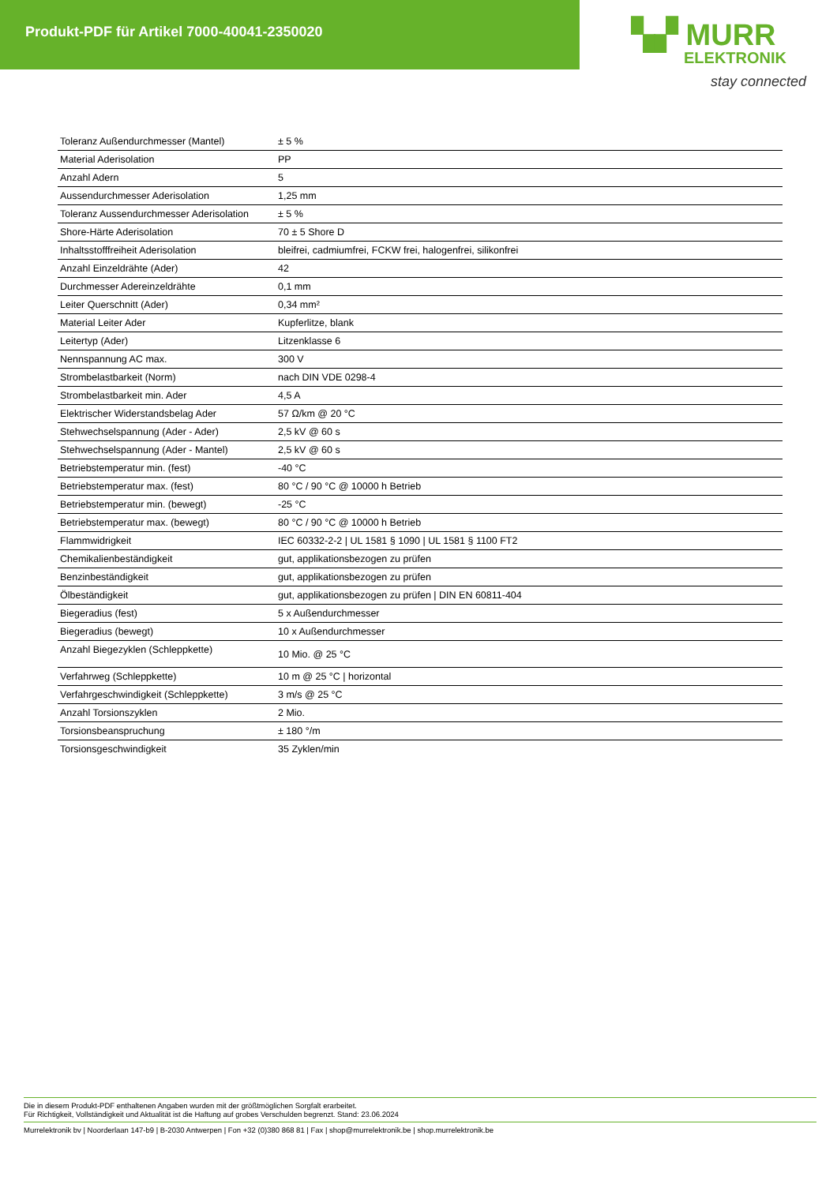Produkt-PDF für Artikel 7000-40041-2350020
▚▞ MURR
ELEKTRONIK
stay connected
| Toleranz Außendurchmesser (Mantel) | ± 5 % |
| Material Aderisolation | PP |
| Anzahl Adern | 5 |
| Aussendurchmesser Aderisolation | 1,25 mm |
| Toleranz Aussendurchmesser Aderisolation | ± 5 % |
| Shore-Härte Aderisolation | 70 ± 5 Shore D |
| Inhaltsstofffreiheit Aderisolation | bleifrei, cadmiumfrei, FCKW frei, halogenfrei, silikonfrei |
| Anzahl Einzeldrähte (Ader) | 42 |
| Durchmesser Adereinzeldrähte | 0,1 mm |
| Leiter Querschnitt (Ader) | 0,34 mm² |
| Material Leiter Ader | Kupferlitze, blank |
| Leitertyp (Ader) | Litzenklasse 6 |
| Nennspannung AC max. | 300 V |
| Strombelastbarkeit (Norm) | nach DIN VDE 0298-4 |
| Strombelastbarkeit min. Ader | 4,5 A |
| Elektrischer Widerstandsbelag Ader | 57 Ω/km @ 20 °C |
| Stehwechselspannung (Ader - Ader) | 2,5 kV @ 60 s |
| Stehwechselspannung (Ader - Mantel) | 2,5 kV @ 60 s |
| Betriebstemperatur min. (fest) | -40 °C |
| Betriebstemperatur max. (fest) | 80 °C / 90 °C @ 10000 h Betrieb |
| Betriebstemperatur min. (bewegt) | -25 °C |
| Betriebstemperatur max. (bewegt) | 80 °C / 90 °C @ 10000 h Betrieb |
| Flammwidrigkeit | IEC 60332-2-2 / UL 1581 § 1090 / UL 1581 § 1100 FT2 |
| Chemikalienbeständigkeit | gut, applikationsbezogen zu prüfen |
| Benzinbeständigkeit | gut, applikationsbezogen zu prüfen |
| Ölbeständigkeit | gut, applikationsbezogen zu prüfen / DIN EN 60811-404 |
| Biegeradius (fest) | 5 x Außendurchmesser |
| Biegeradius (bewegt) | 10 x Außendurchmesser |
| Anzahl Biegezyklen (Schleppkette) | 10 Mio. @ 25 °C |
| Verfahrweg (Schleppkette) | 10 m @ 25 °C / horizontal |
| Verfahrgeschwindigkeit (Schleppkette) | 3 m/s @ 25 °C |
| Anzahl Torsionszyklen | 2 Mio. |
| Torsionsbeanspruchung | ± 180 °/m |
| Torsionsgeschwindigkeit | 35 Zyklen/min |
Die in diesem Produkt-PDF enthaltenen Angaben wurden mit der größtmöglichen Sorgfalt erarbeitet.
Für Richtigkeit, Vollständigkeit und Aktualität ist die Haftung auf grobes Verschulden begrenzt. Stand: 23.06.2024
Murrelektronik bv | Noorderlaan 147-b9 | B-2030 Antwerpen | Fon +32 (0)380 868 81 | Fax | shop@murrelektronik.be | shop.murrelektronik.be